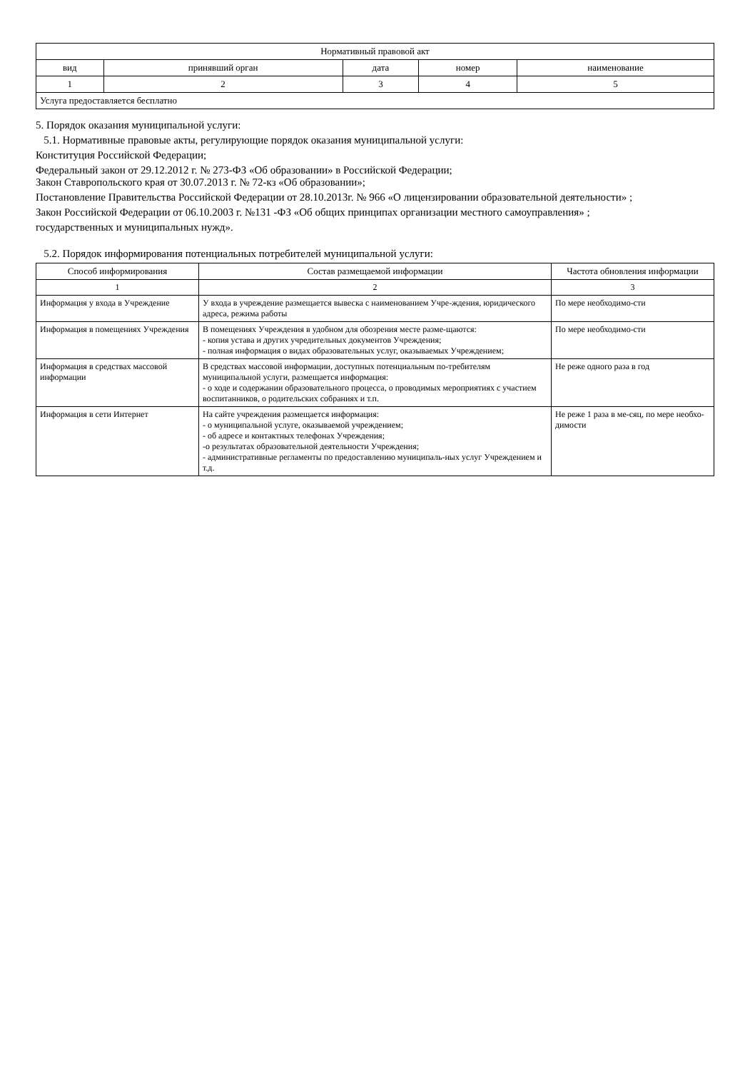| Нормативный правовой акт | | | | |
| --- | --- | --- | --- | --- |
| вид | принявший орган | дата | номер | наименование |
| 1 | 2 | 3 | 4 | 5 |
| Услуга предоставляется бесплатно | | | | |
5. Порядок оказания муниципальной услуги:
5.1. Нормативные правовые акты, регулирующие порядок оказания муниципальной услуги:
Конституция Российской Федерации;
Федеральный закон от 29.12.2012 г. № 273-ФЗ «Об образовании» в Российской Федерации;
Закон Ставропольского края от 30.07.2013 г. № 72-кз «Об образовании»;
Постановление Правительства Российской Федерации от 28.10.2013г. № 966 «О лицензировании образовательной деятельности» ;
Закон Российской Федерации от 06.10.2003 г. №131 -ФЗ «Об общих принципах организации местного самоуправления» ;
государственных и муниципальных нужд».
5.2. Порядок информирования потенциальных потребителей муниципальной услуги:
| Способ информирования | Состав размещаемой информации | Частота обновления информации |
| --- | --- | --- |
| 1 | 2 | 3 |
| Информация у входа в Учреждение | У входа в учреждение размещается вывеска с наименованием Учре-ждения, юридического адреса, режима работы | По мере необходимо-сти |
| Информация в помещениях Учреждения | В помещениях Учреждения в удобном для обозрения месте разме-щаются: - копия устава и других учредительных документов Учреждения; - полная информация о видах образовательных услуг, оказываемых Учреждением; | По мере необходимо-сти |
| Информация в средствах массовой информации | В средствах массовой информации, доступных потенциальным по-требителям муниципальной услуги, размещается информация: - о ходе и содержании образовательного процесса, о проводимых мероприятиях с участием воспитанников, о родительских собраниях и т.п. | Не реже одного раза в год |
| Информация в сети Интернет | На сайте учреждения размещается информация: - о муниципальной услуге, оказываемой учреждением; - об адресе и контактных телефонах Учреждения; -о результатах образовательной деятельности Учреждения; - административные регламенты по предоставлению муниципаль-ных услуг Учреждением и т.д. | Не реже 1 раза в ме-сяц, по мере необхо-димости |